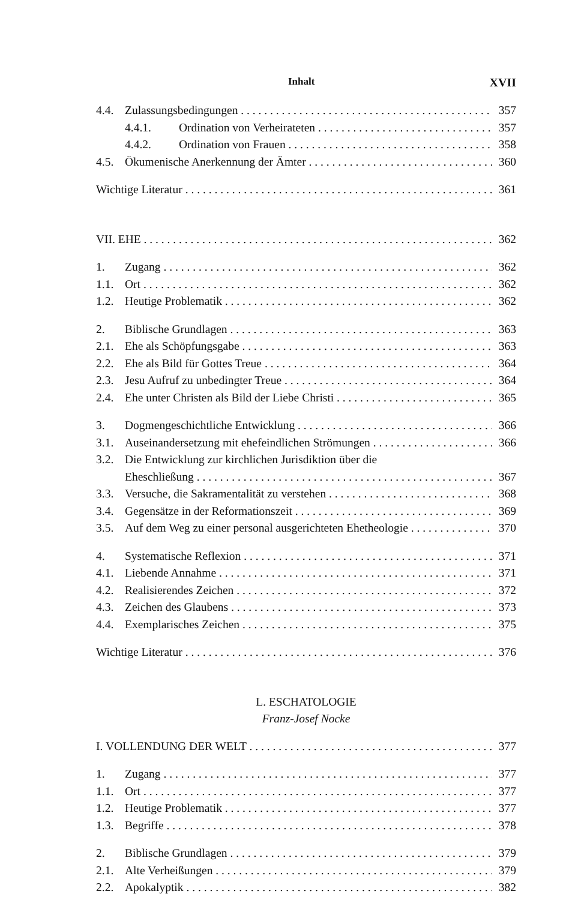Inhalt XVII
4.4. Zulassungsbedingungen 357
4.4.1. Ordination von Verheirateten 357
4.4.2. Ordination von Frauen 358
4.5. Ökumenische Anerkennung der Ämter 360
Wichtige Literatur 361
VII. EHE 362
1. Zugang 362
1.1. Ort 362
1.2. Heutige Problematik 362
2. Biblische Grundlagen 363
2.1. Ehe als Schöpfungsgabe 363
2.2. Ehe als Bild für Gottes Treue 364
2.3. Jesu Aufruf zu unbedingter Treue 364
2.4. Ehe unter Christen als Bild der Liebe Christi 365
3. Dogmengeschichtliche Entwicklung 366
3.1. Auseinandersetzung mit ehefeindlichen Strömungen 366
3.2. Die Entwicklung zur kirchlichen Jurisdiktion über die
Eheschließung 367
3.3. Versuche, die Sakramentalität zu verstehen 368
3.4. Gegensätze in der Reformationszeit 369
3.5. Auf dem Weg zu einer personal ausgerichteten Ehetheologie 370
4. Systematische Reflexion 371
4.1. Liebende Annahme 371
4.2. Realisierendes Zeichen 372
4.3. Zeichen des Glaubens 373
4.4. Exemplarisches Zeichen 375
Wichtige Literatur 376
L. ESCHATOLOGIE
Franz-Josef Nocke
I. VOLLENDUNG DER WELT 377
1. Zugang 377
1.1. Ort 377
1.2. Heutige Problematik 377
1.3. Begriffe 378
2. Biblische Grundlagen 379
2.1. Alte Verheißungen 379
2.2. Apokalyptik 382